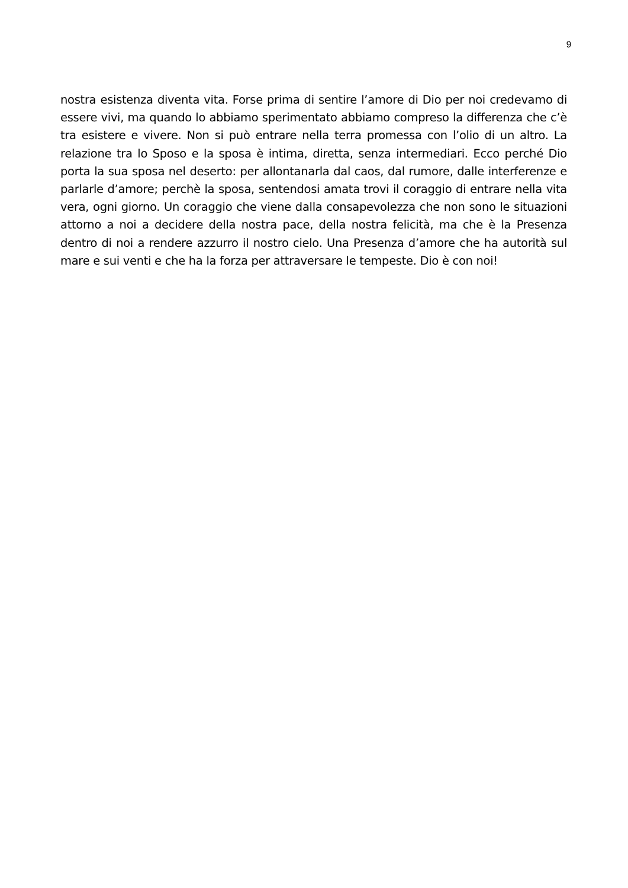9
nostra esistenza diventa vita. Forse prima di sentire l’amore di Dio per noi credevamo di essere vivi, ma quando lo abbiamo sperimentato abbiamo compreso la differenza che c’è tra esistere e vivere. Non si può entrare nella terra promessa con l’olio di un altro. La relazione tra lo Sposo e la sposa è intima, diretta, senza intermediari. Ecco perché Dio porta la sua sposa nel deserto: per allontanarla dal caos, dal rumore, dalle interferenze e parlarle d’amore; perchè la sposa, sentendosi amata trovi il coraggio di entrare nella vita vera, ogni giorno. Un coraggio che viene dalla consapevolezza che non sono le situazioni attorno a noi a decidere della nostra pace, della nostra felicità, ma che è la Presenza dentro di noi a rendere azzurro il nostro cielo. Una Presenza d’amore che ha autorità sul mare e sui venti e che ha la forza per attraversare le tempeste. Dio è con noi!